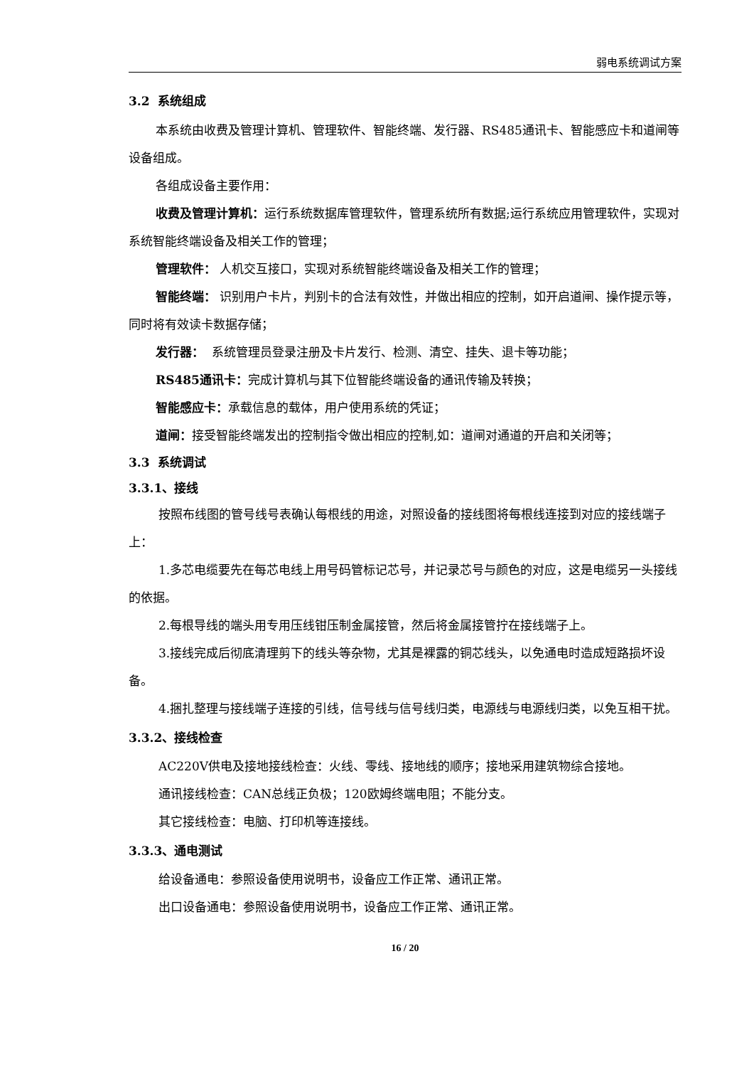弱电系统调试方案
3.2 系统组成
本系统由收费及管理计算机、管理软件、智能终端、发行器、RS485通讯卡、智能感应卡和道闸等设备组成。
各组成设备主要作用：
收费及管理计算机：运行系统数据库管理软件，管理系统所有数据;运行系统应用管理软件，实现对系统智能终端设备及相关工作的管理；
管理软件： 人机交互接口，实现对系统智能终端设备及相关工作的管理；
智能终端： 识别用户卡片，判别卡的合法有效性，并做出相应的控制，如开启道闸、操作提示等，同时将有效读卡数据存储；
发行器： 系统管理员登录注册及卡片发行、检测、清空、挂失、退卡等功能；
RS485通讯卡：完成计算机与其下位智能终端设备的通讯传输及转换；
智能感应卡：承载信息的载体，用户使用系统的凭证；
道闸：接受智能终端发出的控制指令做出相应的控制,如：道闸对通道的开启和关闭等；
3.3 系统调试
3.3.1、接线
按照布线图的管号线号表确认每根线的用途，对照设备的接线图将每根线连接到对应的接线端子上：
1.多芯电缆要先在每芯电线上用号码管标记芯号，并记录芯号与颜色的对应，这是电缆另一头接线的依据。
2.每根导线的端头用专用压线钳压制金属接管，然后将金属接管拧在接线端子上。
3.接线完成后彻底清理剪下的线头等杂物，尤其是裸露的铜芯线头，以免通电时造成短路损坏设备。
4.捆扎整理与接线端子连接的引线，信号线与信号线归类，电源线与电源线归类，以免互相干扰。
3.3.2、接线检查
AC220V供电及接地接线检查：火线、零线、接地线的顺序；接地采用建筑物综合接地。
通讯接线检查：CAN总线正负极；120欧姆终端电阻；不能分支。
其它接线检查：电脑、打印机等连接线。
3.3.3、通电测试
给设备通电：参照设备使用说明书，设备应工作正常、通讯正常。
出口设备通电：参照设备使用说明书，设备应工作正常、通讯正常。
16 / 20